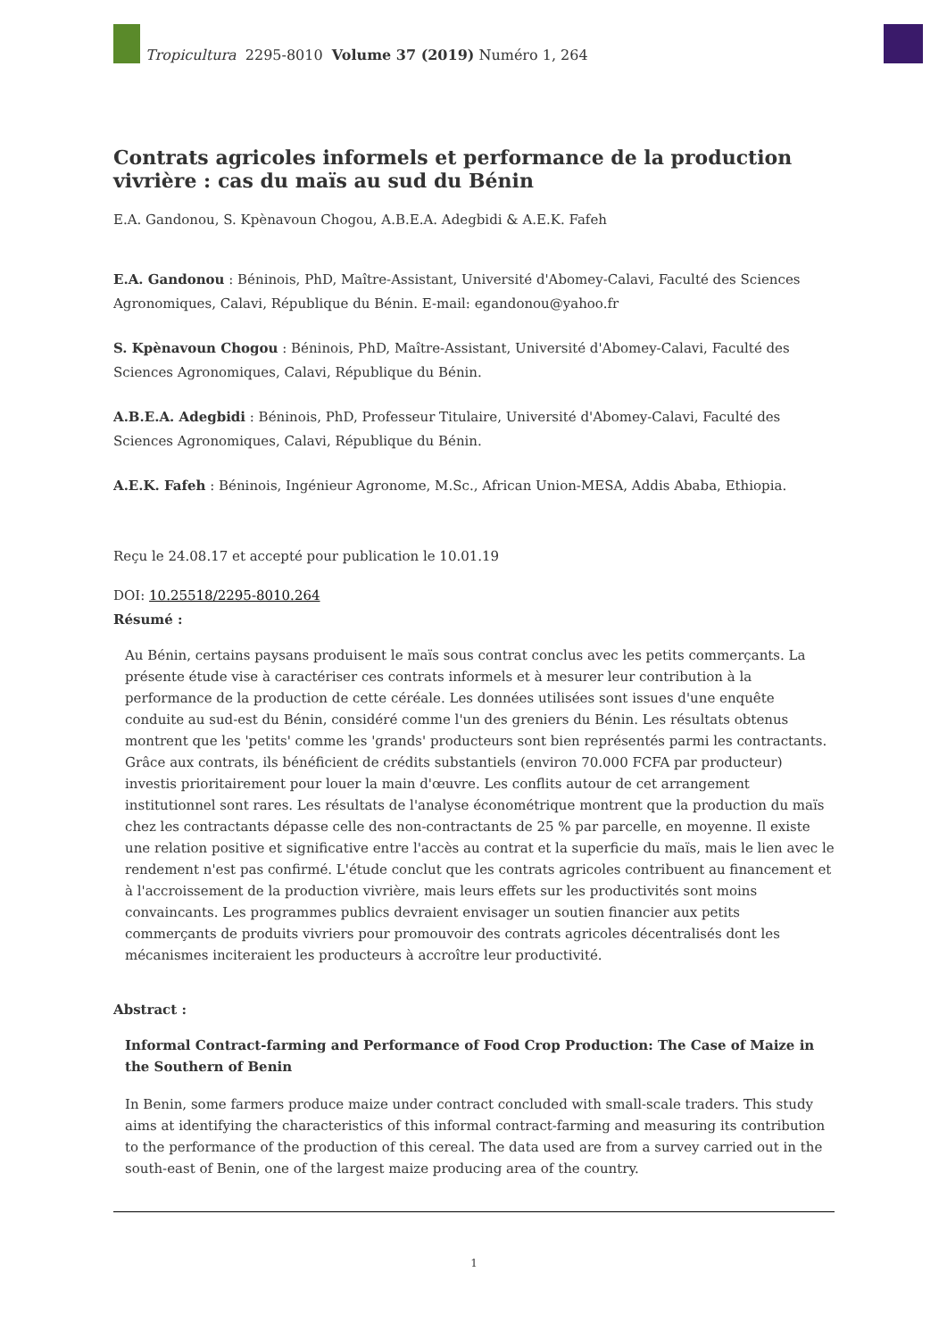Tropicultura 2295-8010 Volume 37 (2019) Numéro 1, 264
Contrats agricoles informels et performance de la production vivrière : cas du maïs au sud du Bénin
E.A. Gandonou, S. Kpènavoun Chogou, A.B.E.A. Adegbidi & A.E.K. Fafeh
E.A. Gandonou : Béninois, PhD, Maître-Assistant, Université d'Abomey-Calavi, Faculté des Sciences Agronomiques, Calavi, République du Bénin. E-mail: egandonou@yahoo.fr
S. Kpènavoun Chogou : Béninois, PhD, Maître-Assistant, Université d'Abomey-Calavi, Faculté des Sciences Agronomiques, Calavi, République du Bénin.
A.B.E.A. Adegbidi : Béninois, PhD, Professeur Titulaire, Université d'Abomey-Calavi, Faculté des Sciences Agronomiques, Calavi, République du Bénin.
A.E.K. Fafeh : Béninois, Ingénieur Agronome, M.Sc., African Union-MESA, Addis Ababa, Ethiopia.
Reçu le 24.08.17 et accepté pour publication le 10.01.19
DOI: 10.25518/2295-8010.264
Résumé :
Au Bénin, certains paysans produisent le maïs sous contrat conclus avec les petits commerçants. La présente étude vise à caractériser ces contrats informels et à mesurer leur contribution à la performance de la production de cette céréale. Les données utilisées sont issues d'une enquête conduite au sud-est du Bénin, considéré comme l'un des greniers du Bénin. Les résultats obtenus montrent que les 'petits' comme les 'grands' producteurs sont bien représentés parmi les contractants. Grâce aux contrats, ils bénéficient de crédits substantiels (environ 70.000 FCFA par producteur) investis prioritairement pour louer la main d'œuvre. Les conflits autour de cet arrangement institutionnel sont rares. Les résultats de l'analyse économétrique montrent que la production du maïs chez les contractants dépasse celle des non-contractants de 25 % par parcelle, en moyenne. Il existe une relation positive et significative entre l'accès au contrat et la superficie du maïs, mais le lien avec le rendement n'est pas confirmé. L'étude conclut que les contrats agricoles contribuent au financement et à l'accroissement de la production vivrière, mais leurs effets sur les productivités sont moins convaincants. Les programmes publics devraient envisager un soutien financier aux petits commerçants de produits vivriers pour promouvoir des contrats agricoles décentralisés dont les mécanismes inciteraient les producteurs à accroître leur productivité.
Abstract :
Informal Contract-farming and Performance of Food Crop Production: The Case of Maize in the Southern of Benin
In Benin, some farmers produce maize under contract concluded with small-scale traders. This study aims at identifying the characteristics of this informal contract-farming and measuring its contribution to the performance of the production of this cereal. The data used are from a survey carried out in the south-east of Benin, one of the largest maize producing area of the country.
1